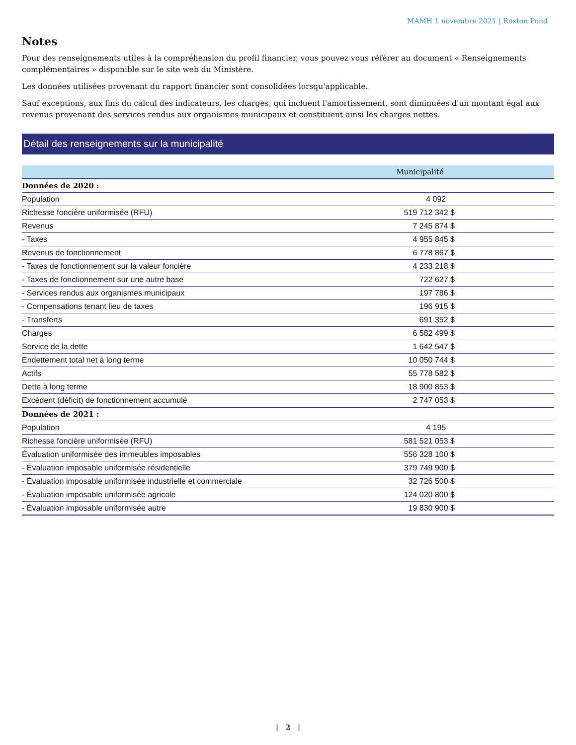MAMH 1 novembre 2021 | Roxton Pond
Notes
Pour des renseignements utiles à la compréhension du profil financier, vous pouvez vous référer au document « Renseignements complémentaires » disponible sur le site web du Ministère.
Les données utilisées provenant du rapport financier sont consolidées lorsqu'applicable.
Sauf exceptions, aux fins du calcul des indicateurs, les charges, qui incluent l'amortissement, sont diminuées d'un montant égal aux revenus provenant des services rendus aux organismes municipaux et constituent ainsi les charges nettes.
Détail des renseignements sur la municipalité
| | Municipalité |
| --- | --- |
| Données de 2020 : | |
| Population | 4 092 |
| Richesse foncière uniformisée (RFU) | 519 712 342 $ |
| Revenus | 7 245 874 $ |
| - Taxes | 4 955 845 $ |
| Revenus de fonctionnement | 6 778 867 $ |
| - Taxes de fonctionnement sur la valeur foncière | 4 233 218 $ |
| - Taxes de fonctionnement sur une autre base | 722 627 $ |
| - Services rendus aux organismes municipaux | 197 786 $ |
| - Compensations tenant lieu de taxes | 196 915 $ |
| - Transferts | 691 352 $ |
| Charges | 6 582 499 $ |
| Service de la dette | 1 642 547 $ |
| Endettement total net à long terme | 10 050 744 $ |
| Actifs | 55 778 582 $ |
| Dette à long terme | 18 900 853 $ |
| Excédent (déficit) de fonctionnement accumulé | 2 747 053 $ |
| Données de 2021 : | |
| Population | 4 195 |
| Richesse foncière uniformisée (RFU) | 581 521 053 $ |
| Évaluation uniformisée des immeubles imposables | 556 328 100 $ |
| - Évaluation imposable uniformisée résidentielle | 379 749 900 $ |
| - Évaluation imposable uniformisée industrielle et commerciale | 32 726 500 $ |
| - Évaluation imposable uniformisée agricole | 124 020 800 $ |
| - Évaluation imposable uniformisée autre | 19 830 900 $ |
| 2 |